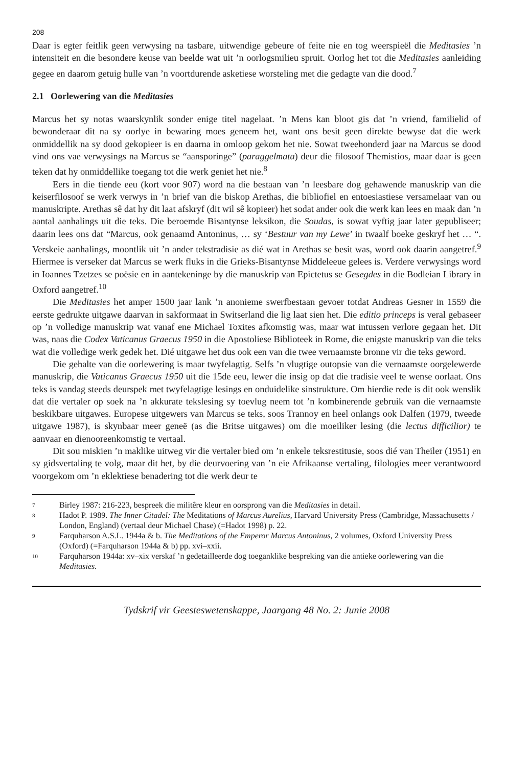208
Daar is egter feitlik geen verwysing na tasbare, uitwendige gebeure of feite nie en tog weerspieël die Meditasies ’n intensiteit en die besondere keuse van beelde wat uit ’n oorlogsmilieu spruit. Oorlog het tot die Meditasies aanleiding gegee en daarom getuig hulle van ’n voortdurende asketiese worsteling met die gedagte van die dood.<sup>7</sup>
2.1 Oorlewering van die Meditasies
Marcus het sy notas waarskynlik sonder enige titel nagelaat. ’n Mens kan bloot gis dat ’n vriend, familielid of bewonderaar dit na sy oorlye in bewaring moes geneem het, want ons besit geen direkte bewyse dat die werk onmiddellik na sy dood gekopieer is en daarna in omloop gekom het nie. Sowat tweehonderd jaar na Marcus se dood vind ons vae verwysings na Marcus se “aansporinge” (paraggelmata) deur die filosoof Themistios, maar daar is geen teken dat hy onmiddellike toegang tot die werk geniet het nie.<sup>8</sup>
Eers in die tiende eeu (kort voor 907) word na die bestaan van ’n leesbare dog gehawende manuskrip van die keiserfilosoof se werk verwys in ’n brief van die biskop Arethas, die bibliofiel en entoesiastiese versamelaar van ou manuskripte. Arethas sê dat hy dit laat afskryf (dit wil sê kopieer) het sodat ander ook die werk kan lees en maak dan ’n aantal aanhalings uit die teks. Die beroemde Bisantynse leksikon, die Soudas, is sowat vyftig jaar later gepubliseer; daarin lees ons dat “Marcus, ook genaamd Antoninus, … sy ‘Bestuur van my Lewe’ in twaalf boeke geskryf het … “. Verskeie aanhalings, moontlik uit ’n ander tekstradisie as dié wat in Arethas se besit was, word ook daarin aangetref.<sup>9</sup> Hiermee is verseker dat Marcus se werk fluks in die Grieks-Bisantynse Middeleeue gelees is. Verdere verwysings word in Ioannes Tzetzes se poësie en in aantekeninge by die manuskrip van Epictetus se Gesegdes in die Bodleian Library in Oxford aangetref.<sup>10</sup>
Die Meditasies het amper 1500 jaar lank ’n anonieme swerfbestaan gevoer totdat Andreas Gesner in 1559 die eerste gedrukte uitgawe daarvan in sakformaat in Switserland die lig laat sien het. Die editio princeps is veral gebaseer op ’n volledige manuskrip wat vanaf ene Michael Toxites afkomstig was, maar wat intussen verlore gegaan het. Dit was, naas die Codex Vaticanus Graecus 1950 in die Apostoliese Biblioteek in Rome, die enigste manuskrip van die teks wat die volledige werk gedek het. Dié uitgawe het dus ook een van die twee vernaamste bronne vir die teks geword.
Die gehalte van die oorlewering is maar twyfelagtig. Selfs ’n vlugtige outopsie van die vernaamste oorgelewerde manuskrip, die Vaticanus Graecus 1950 uit die 15de eeu, lewer die insig op dat die tradisie veel te wense oorlaat. Ons teks is vandag steeds deurspek met twyfelagtige lesings en onduidelike sinstrukture. Om hierdie rede is dit ook wenslik dat die vertaler op soek na ’n akkurate tekslesing sy toevlug neem tot ’n kombinerende gebruik van die vernaamste beskikbare uitgawes. Europese uitgewers van Marcus se teks, soos Trannoy en heel onlangs ook Dalfen (1979, tweede uitgawe 1987), is skynbaar meer geneë (as die Britse uitgawes) om die moeiliker lesing (die lectus difficilior) te aanvaar en dienooreenkomstig te vertaal.
Dit sou miskien ’n maklike uitweg vir die vertaler bied om ’n enkele teksrestitusie, soos dié van Theiler (1951) en sy gidsvertaling te volg, maar dit het, by die deurvoering van ’n eie Afrikaanse vertaling, filologies meer verantwoord voorgekom om ’n eklektiese benadering tot die werk deur te
7 Birley 1987: 216-223, bespreek die militêre kleur en oorsprong van die Meditasies in detail.
8 Hadot P. 1989. The Inner Citadel: The Meditations of Marcus Aurelius, Harvard University Press (Cambridge, Massachusetts / London, England) (vertaal deur Michael Chase) (=Hadot 1998) p. 22.
9 Farquharson A.S.L. 1944a & b. The Meditations of the Emperor Marcus Antoninus, 2 volumes, Oxford University Press (Oxford) (=Farquharson 1944a & b) pp. xvi–xxii.
10 Farquharson 1944a: xv–xix verskaf ’n gedetailleerde dog toeganklike bespreking van die antieke oorlewering van die Meditasies.
Tydskrif vir Geesteswetenskappe, Jaargang 48 No. 2: Junie 2008